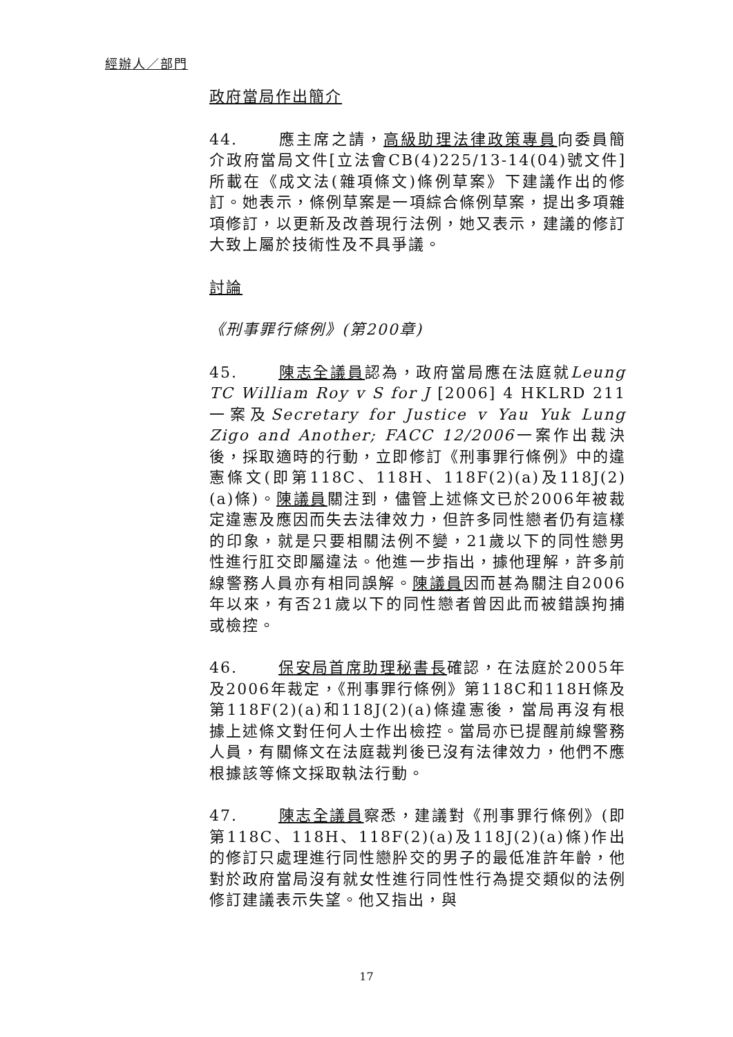經辦人／部門
政府當局作出簡介
44. 應主席之請，高級助理法律政策專員向委員簡介政府當局文件[立法會CB(4)225/13-14(04)號文件]所載在《成文法(雜項條文)條例草案》下建議作出的修訂。她表示，條例草案是一項綜合條例草案，提出多項雜項修訂，以更新及改善現行法例，她又表示，建議的修訂大致上屬於技術性及不具爭議。
討論
《刑事罪行條例》(第200章)
45. 陳志全議員認為，政府當局應在法庭就Leung TC William Roy v S for J [2006] 4 HKLRD 211一案及Secretary for Justice v Yau Yuk Lung Zigo and Another; FACC 12/2006一案作出裁決後，採取適時的行動，立即修訂《刑事罪行條例》中的違憲條文(即第118C、118H、118F(2)(a)及118J(2)(a)條)。陳議員關注到，儘管上述條文已於2006年被裁定違憲及應因而失去法律效力，但許多同性戀者仍有這樣的印象，就是只要相關法例不變，21歲以下的同性戀男性進行肛交即屬違法。他進一步指出，據他理解，許多前線警務人員亦有相同誤解。陳議員因而甚為關注自2006年以來，有否21歲以下的同性戀者曾因此而被錯誤拘捕或檢控。
46. 保安局首席助理秘書長確認，在法庭於2005年及2006年裁定，《刑事罪行條例》第118C和118H條及第118F(2)(a)和118J(2)(a)條違憲後，當局再沒有根據上述條文對任何人士作出檢控。當局亦已提醒前線警務人員，有關條文在法庭裁判後已沒有法律效力，他們不應根據該等條文採取執法行動。
47. 陳志全議員察悉，建議對《刑事罪行條例》(即第118C、118H、118F(2)(a)及118J(2)(a)條)作出的修訂只處理進行同性戀肸交的男子的最低准許年齡，他對於政府當局沒有就女性進行同性性行為提交類似的法例修訂建議表示失望。他又指出，與
17